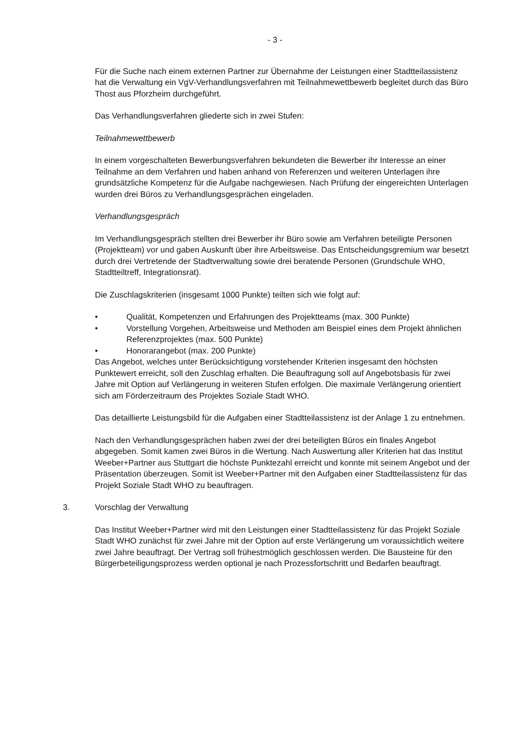- 3 -
Für die Suche nach einem externen Partner zur Übernahme der Leistungen einer Stadtteilassistenz hat die Verwaltung ein VgV-Verhandlungsverfahren mit Teilnahmewettbewerb begleitet durch das Büro Thost aus Pforzheim durchgeführt.
Das Verhandlungsverfahren gliederte sich in zwei Stufen:
Teilnahmewettbewerb
In einem vorgeschalteten Bewerbungsverfahren bekundeten die Bewerber ihr Interesse an einer Teilnahme an dem Verfahren und haben anhand von Referenzen und weiteren Unterlagen ihre grundsätzliche Kompetenz für die Aufgabe nachgewiesen. Nach Prüfung der eingereichten Unterlagen wurden drei Büros zu Verhandlungsgesprächen eingeladen.
Verhandlungsgespräch
Im Verhandlungsgespräch stellten drei Bewerber ihr Büro sowie am Verfahren beteiligte Personen (Projektteam) vor und gaben Auskunft über ihre Arbeitsweise. Das Entscheidungsgremium war besetzt durch drei Vertretende der Stadtverwaltung sowie drei beratende Personen (Grundschule WHO, Stadtteiltreff, Integrationsrat).
Die Zuschlagskriterien (insgesamt 1000 Punkte) teilten sich wie folgt auf:
• Qualität, Kompetenzen und Erfahrungen des Projektteams (max. 300 Punkte)
• Vorstellung Vorgehen, Arbeitsweise und Methoden am Beispiel eines dem Projekt ähnlichen Referenzprojektes (max. 500 Punkte)
• Honorarangebot (max. 200 Punkte)
Das Angebot, welches unter Berücksichtigung vorstehender Kriterien insgesamt den höchsten Punktewert erreicht, soll den Zuschlag erhalten. Die Beauftragung soll auf Angebotsbasis für zwei Jahre mit Option auf Verlängerung in weiteren Stufen erfolgen. Die maximale Verlängerung orientiert sich am Förderzeitraum des Projektes Soziale Stadt WHO.
Das detaillierte Leistungsbild für die Aufgaben einer Stadtteilassistenz ist der Anlage 1 zu entnehmen.
Nach den Verhandlungsgesprächen haben zwei der drei beteiligten Büros ein finales Angebot abgegeben. Somit kamen zwei Büros in die Wertung. Nach Auswertung aller Kriterien hat das Institut Weeber+Partner aus Stuttgart die höchste Punktezahl erreicht und konnte mit seinem Angebot und der Präsentation überzeugen. Somit ist Weeber+Partner mit den Aufgaben einer Stadtteilassistenz für das Projekt Soziale Stadt WHO zu beauftragen.
3. Vorschlag der Verwaltung
Das Institut Weeber+Partner wird mit den Leistungen einer Stadtteilassistenz für das Projekt Soziale Stadt WHO zunächst für zwei Jahre mit der Option auf erste Verlängerung um voraussichtlich weitere zwei Jahre beauftragt. Der Vertrag soll frühestmöglich geschlossen werden. Die Bausteine für den Bürgerbeteiligungsprozess werden optional je nach Prozessfortschritt und Bedarfen beauftragt.